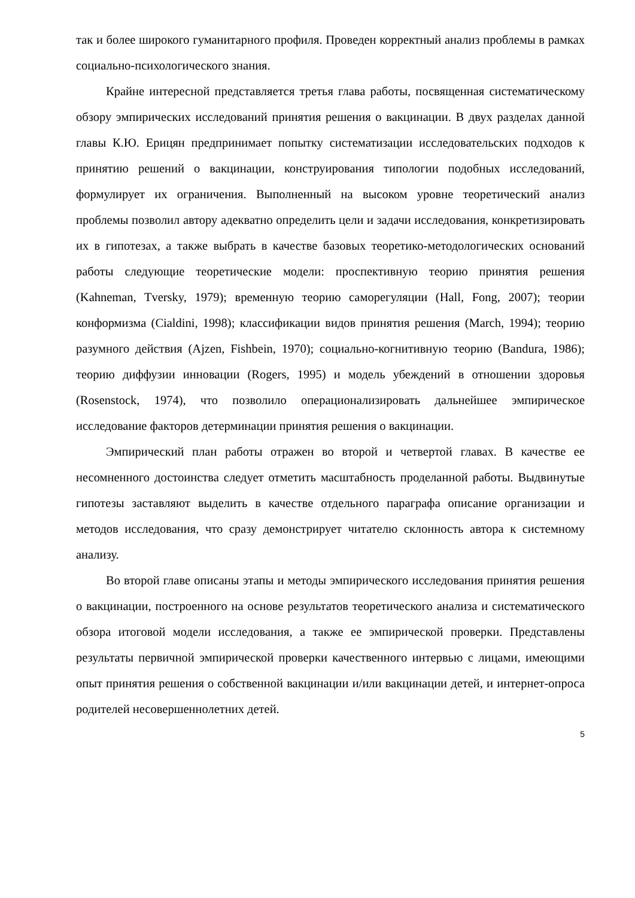так и более широкого гуманитарного профиля. Проведен корректный анализ проблемы в рамках социально-психологического знания.
Крайне интересной представляется третья глава работы, посвященная систематическому обзору эмпирических исследований принятия решения о вакцинации. В двух разделах данной главы К.Ю. Ерицян предпринимает попытку систематизации исследовательских подходов к принятию решений о вакцинации, конструирования типологии подобных исследований, формулирует их ограничения. Выполненный на высоком уровне теоретический анализ проблемы позволил автору адекватно определить цели и задачи исследования, конкретизировать их в гипотезах, а также выбрать в качестве базовых теоретико-методологических оснований работы следующие теоретические модели: проспективную теорию принятия решения (Kahneman, Tversky, 1979); временную теорию саморегуляции (Hall, Fong, 2007); теории конформизма (Cialdini, 1998); классификации видов принятия решения (March, 1994); теорию разумного действия (Ajzen, Fishbein, 1970); социально-когнитивную теорию (Bandura, 1986); теорию диффузии инновации (Rogers, 1995) и модель убеждений в отношении здоровья (Rosenstock, 1974), что позволило операционализировать дальнейшее эмпирическое исследование факторов детерминации принятия решения о вакцинации.
Эмпирический план работы отражен во второй и четвертой главах. В качестве ее несомненного достоинства следует отметить масштабность проделанной работы. Выдвинутые гипотезы заставляют выделить в качестве отдельного параграфа описание организации и методов исследования, что сразу демонстрирует читателю склонность автора к системному анализу.
Во второй главе описаны этапы и методы эмпирического исследования принятия решения о вакцинации, построенного на основе результатов теоретического анализа и систематического обзора итоговой модели исследования, а также ее эмпирической проверки. Представлены результаты первичной эмпирической проверки качественного интервью с лицами, имеющими опыт принятия решения о собственной вакцинации и/или вакцинации детей, и интернет-опроса родителей несовершеннолетних детей.
5